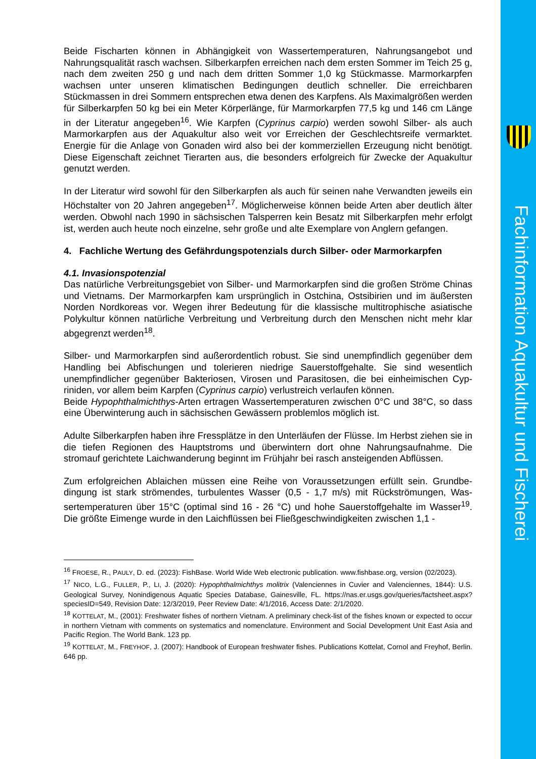Fachinformation Aquakultur und Fischerei
Beide Fischarten können in Abhängigkeit von Wassertemperaturen, Nahrungsangebot und Nahrungsqualität rasch wachsen. Silberkarpfen erreichen nach dem ersten Sommer im Teich 25 g, nach dem zweiten 250 g und nach dem dritten Sommer 1,0 kg Stückmasse. Marmor­karpfen wachsen unter unseren klimatischen Bedingungen deutlich schneller. Die erreichba­ren Stückmassen in drei Sommern entsprechen etwa denen des Karpfens. Als Maximalgrößen werden für Silberkarpfen 50 kg bei ein Meter Körperlänge, für Marmorkarpfen 77,5 kg und 146 cm Länge in der Literatur angegeben<sup>16</sup>. Wie Karpfen (Cyprinus carpio) werden sowohl Silber- als auch Marmorkarpfen aus der Aquakultur also weit vor Erreichen der Geschlechtsreife ver­marktet. Energie für die Anlage von Gonaden wird also bei der kommerziellen Erzeugung nicht benötigt. Diese Eigenschaft zeichnet Tierarten aus, die besonders erfolgreich für Zwecke der Aquakultur genutzt werden.
In der Literatur wird sowohl für den Silberkarpfen als auch für seinen nahe Verwandten jeweils ein Höchstalter von 20 Jahren angegeben<sup>17</sup>. Möglicherweise können beide Arten aber deutlich älter werden. Obwohl nach 1990 in sächsischen Talsperren kein Besatz mit Silberkarpfen mehr erfolgt ist, werden auch heute noch einzelne, sehr große und alte Exemplare von Anglern gefangen.
4. Fachliche Wertung des Gefährdungspotenzials durch Silber- oder Marmorkarpfen
4.1. Invasionspotenzial
Das natürliche Verbreitungsgebiet von Silber- und Marmorkarpfen sind die großen Ströme Chinas und Vietnams. Der Marmorkarpfen kam ursprünglich in Ostchina, Ostsibirien und im äußersten Norden Nordkoreas vor. Wegen ihrer Bedeutung für die klassische multitrophische asiatische Polykultur können natürliche Verbreitung und Verbreitung durch den Menschen nicht mehr klar abgegrenzt werden<sup>18</sup>.
Silber- und Marmorkarpfen sind außerordentlich robust. Sie sind unempfindlich gegenüber dem Handling bei Abfischungen und tolerieren niedrige Sauerstoffgehalte. Sie sind wesentlich unempfindlicher gegenüber Bakteriosen, Virosen und Parasitosen, die bei einheimischen Cyp­riniden, vor allem beim Karpfen (Cyprinus carpio) verlustreich verlaufen können.
Beide Hypophthalmichthys-Arten ertragen Wassertemperaturen zwischen 0°C und 38°C, so dass eine Überwinterung auch in sächsischen Gewässern problemlos möglich ist.
Adulte Silberkarpfen haben ihre Fressplätze in den Unterläufen der Flüsse. Im Herbst ziehen sie in die tiefen Regionen des Hauptstroms und überwintern dort ohne Nahrungsaufnahme. Die stromauf gerichtete Laichwanderung beginnt im Frühjahr bei rasch ansteigenden Abflüs­sen.
Zum erfolgreichen Ablaichen müssen eine Reihe von Voraussetzungen erfüllt sein. Grundbe­dingung ist stark strömendes, turbulentes Wasser (0,5 - 1,7 m/s) mit Rückströmungen, Was­sertemperaturen über 15°C (optimal sind 16 - 26 °C) und hohe Sauerstoffgehalte im Wasser<sup>19</sup>. Die größte Eimenge wurde in den Laichflüssen bei Fließgeschwindigkeiten zwischen 1,1 -
<sup>16</sup> FROESE, R., PAULY, D. ed. (2023): FishBase. World Wide Web electronic publication. www.fishbase.org, version (02/2023).
<sup>17</sup> NICO, L.G., FULLER, P., LI, J. (2020): Hypophthalmichthys molitrix (Valenciennes in Cuvier and Valenciennes, 1844): U.S. Geological Survey, Nonindigenous Aquatic Species Database, Gainesville, FL. https://nas.er.usgs.gov/queries/factsheet.aspx?speciesID=549, Revision Date: 12/3/2019, Peer Review Date: 4/1/2016, Access Date: 2/1/2020.
<sup>18</sup> KOTTELAT, M., (2001): Freshwater fishes of northern Vietnam. A preliminary check-list of the fishes known or expected to occur in northern Vietnam with comments on systematics and nomenclature. Environment and Social Development Unit East Asia and Pacific Region. The World Bank. 123 pp.
<sup>19</sup> KOTTELAT, M., FREYHOF, J. (2007): Handbook of European freshwater fishes. Publications Kottelat, Cornol and Freyhof, Berlin. 646 pp.